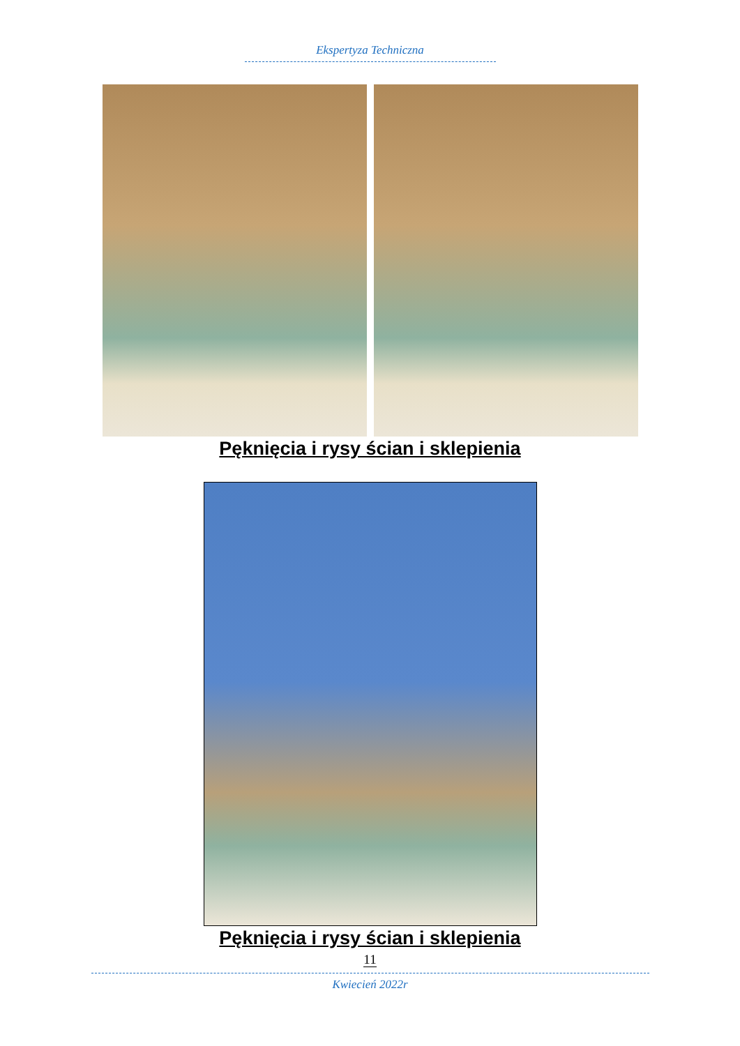Ekspertyza Techniczna
Pęknięcia i rysy ścian i sklepienia
Pęknięcia i rysy ścian i sklepienia
11
Kwiecień 2022r